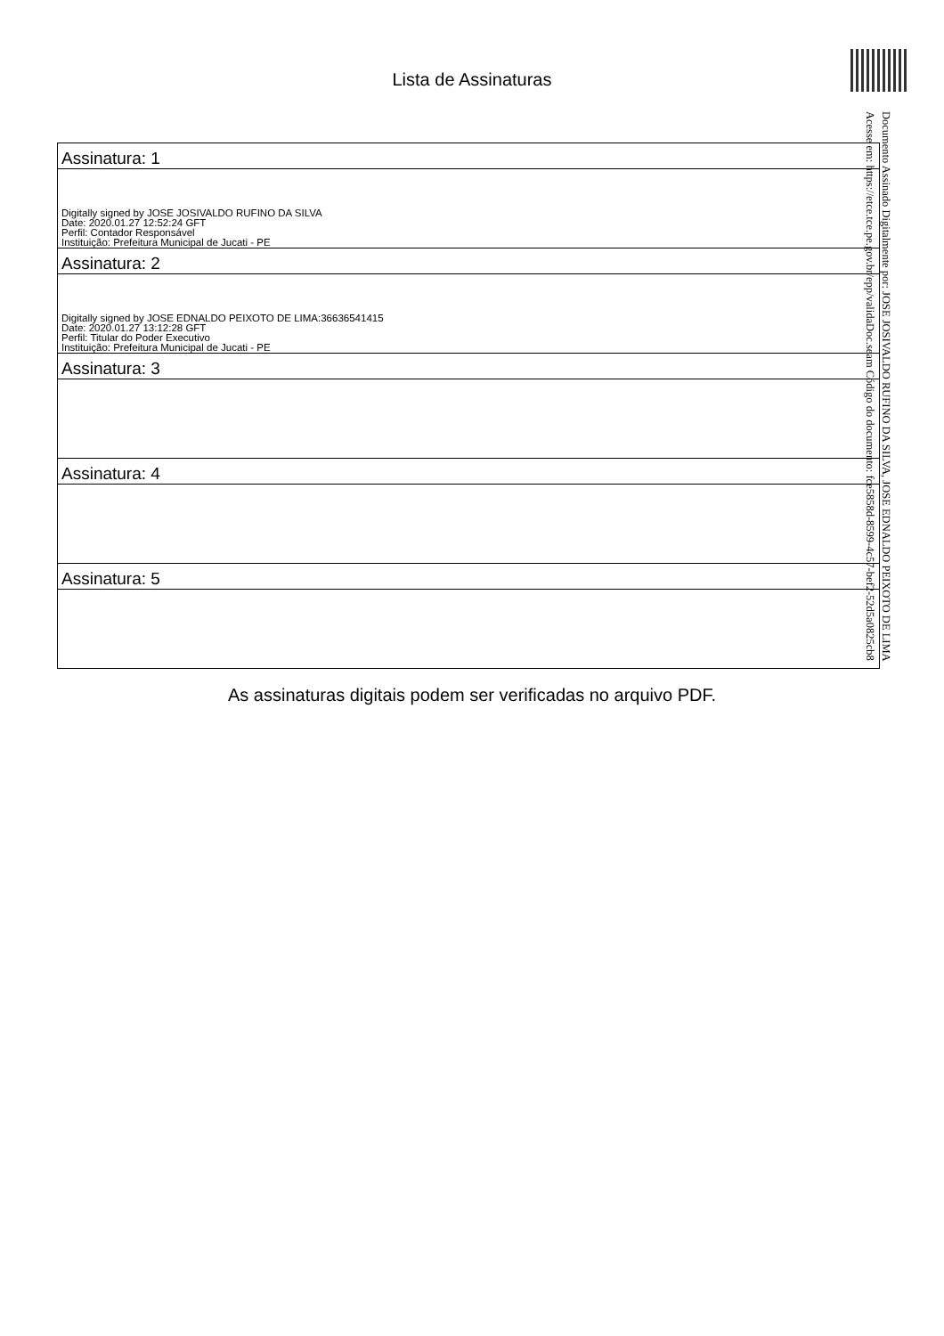Lista de Assinaturas
Assinatura: 1
Digitally signed by JOSE JOSIVALDO RUFINO DA SILVA
Date: 2020.01.27 12:52:24 GFT
Perfil: Contador Responsável
Instituição: Prefeitura Municipal de Jucati - PE
Assinatura: 2
Digitally signed by JOSE EDNALDO PEIXOTO DE LIMA:36636541415
Date: 2020.01.27 13:12:28 GFT
Perfil: Titular do Poder Executivo
Instituição: Prefeitura Municipal de Jucati - PE
Assinatura: 3
Assinatura: 4
Assinatura: 5
As assinaturas digitais podem ser verificadas no arquivo PDF.
Documento Assinado Digitalmente por: JOSE JOSIVALDO RUFINO DA SILVA, JOSE EDNALDO PEIXOTO DE LIMA
Acesse em: https://etce.tce.pe.gov.br/epp/validaDoc.seam Código do documento: fce5858d-8599-4c57-bef2-52d5a0825cb8